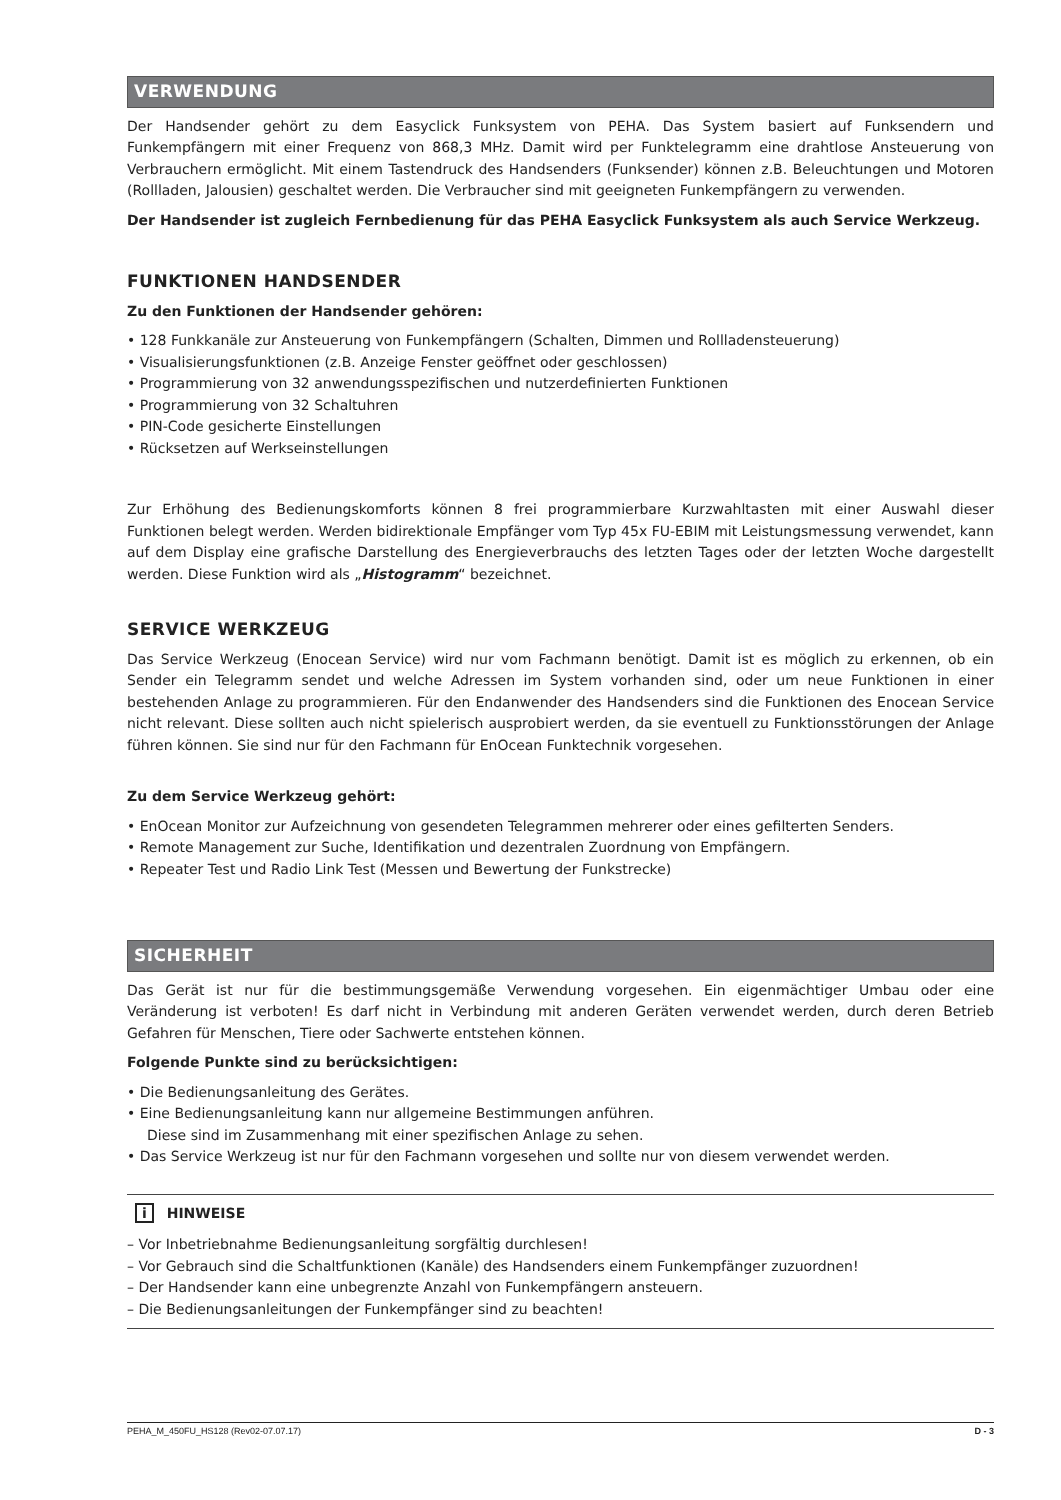VERWENDUNG
Der Handsender gehört zu dem Easyclick Funksystem von PEHA. Das System basiert auf Funksendern und Funkempfängern mit einer Frequenz von 868,3 MHz. Damit wird per Funktelegramm eine drahtlose Ansteuerung von Verbrauchern ermöglicht. Mit einem Tastendruck des Handsenders (Funksender) können z.B. Beleuchtungen und Motoren (Rollladen, Jalousien) geschaltet werden. Die Verbraucher sind mit geeigneten Funkempfängern zu verwenden.
Der Handsender ist zugleich Fernbedienung für das PEHA Easyclick Funksystem als auch Service Werkzeug.
FUNKTIONEN HANDSENDER
Zu den Funktionen der Handsender gehören:
• 128 Funkkanäle zur Ansteuerung von Funkempfängern (Schalten, Dimmen und Rollladensteuerung)
• Visualisierungsfunktionen (z.B. Anzeige Fenster geöffnet oder geschlossen)
• Programmierung von 32 anwendungsspezifischen und nutzerdefinierten Funktionen
• Programmierung von 32 Schaltuhren
• PIN-Code gesicherte Einstellungen
• Rücksetzen auf Werkseinstellungen
Zur Erhöhung des Bedienungskomforts können 8 frei programmierbare Kurzwahltasten mit einer Auswahl dieser Funktionen belegt werden. Werden bidirektionale Empfänger vom Typ 45x FU-EBIM mit Leistungsmessung verwendet, kann auf dem Display eine grafische Darstellung des Energieverbrauchs des letzten Tages oder der letzten Woche dargestellt werden. Diese Funktion wird als „Histogramm“ bezeichnet.
SERVICE WERKZEUG
Das Service Werkzeug (Enocean Service) wird nur vom Fachmann benötigt. Damit ist es möglich zu erkennen, ob ein Sender ein Telegramm sendet und welche Adressen im System vorhanden sind, oder um neue Funktionen in einer bestehenden Anlage zu programmieren. Für den Endanwender des Handsenders sind die Funktionen des Enocean Service nicht relevant. Diese sollten auch nicht spielerisch ausprobiert werden, da sie eventuell zu Funktionsstörungen der Anlage führen können. Sie sind nur für den Fachmann für EnOcean Funktechnik vorgesehen.
Zu dem Service Werkzeug gehört:
• EnOcean Monitor zur Aufzeichnung von gesendeten Telegrammen mehrerer oder eines gefilterten Senders.
• Remote Management zur Suche, Identifikation und dezentralen Zuordnung von Empfängern.
• Repeater Test und Radio Link Test (Messen und Bewertung der Funkstrecke)
SICHERHEIT
Das Gerät ist nur für die bestimmungsgemäße Verwendung vorgesehen. Ein eigenmächtiger Umbau oder eine Veränderung ist verboten! Es darf nicht in Verbindung mit anderen Geräten verwendet werden, durch deren Betrieb Gefahren für Menschen, Tiere oder Sachwerte entstehen können.
Folgende Punkte sind zu berücksichtigen:
• Die Bedienungsanleitung des Gerätes.
• Eine Bedienungsanleitung kann nur allgemeine Bestimmungen anführen.
Diese sind im Zusammenhang mit einer spezifischen Anlage zu sehen.
• Das Service Werkzeug ist nur für den Fachmann vorgesehen und sollte nur von diesem verwendet werden.
i HINWEISE
– Vor Inbetriebnahme Bedienungsanleitung sorgfältig durchlesen!
– Vor Gebrauch sind die Schaltfunktionen (Kanäle) des Handsenders einem Funkempfänger zuzuordnen!
– Der Handsender kann eine unbegrenzte Anzahl von Funkempfängern ansteuern.
– Die Bedienungsanleitungen der Funkempfänger sind zu beachten!
PEHA_M_450FU_HS128 (Rev02-07.07.17) D - 3